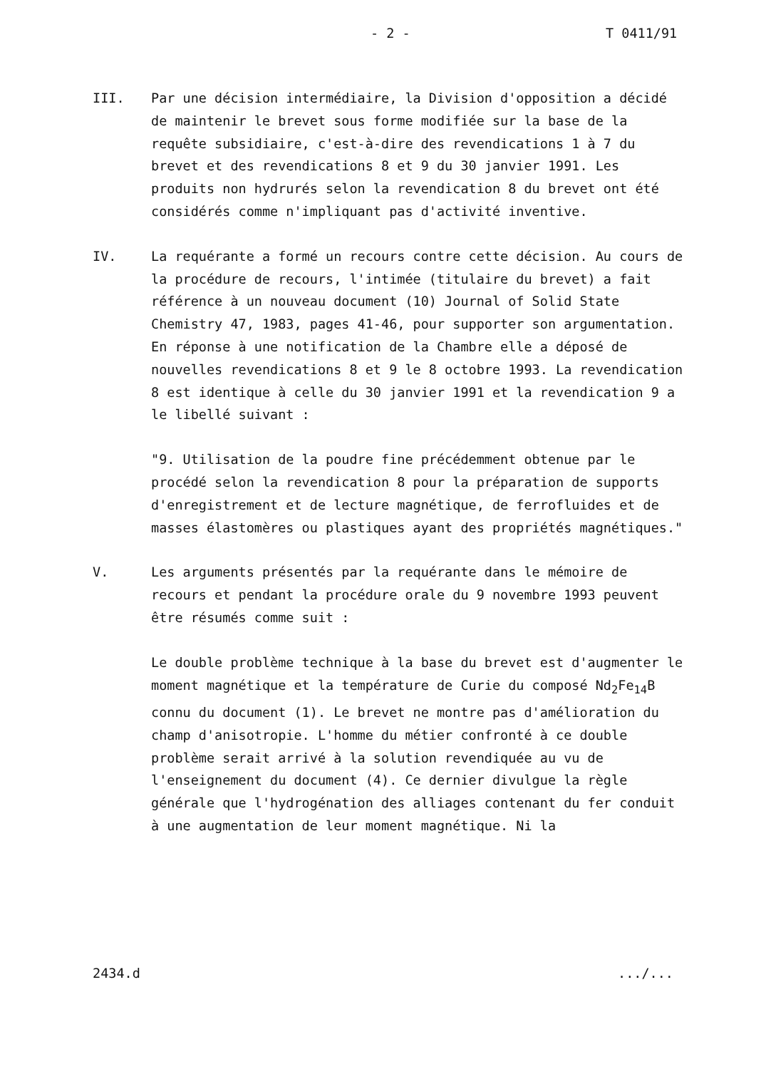- 2 - T 0411/91
III. Par une décision intermédiaire, la Division d'opposition a décidé de maintenir le brevet sous forme modifiée sur la base de la requête subsidiaire, c'est-à-dire des revendications 1 à 7 du brevet et des revendications 8 et 9 du 30 janvier 1991. Les produits non hydrurés selon la revendication 8 du brevet ont été considérés comme n'impliquant pas d'activité inventive.
IV. La requérante a formé un recours contre cette décision. Au cours de la procédure de recours, l'intimée (titulaire du brevet) a fait référence à un nouveau document (10) Journal of Solid State Chemistry 47, 1983, pages 41-46, pour supporter son argumentation. En réponse à une notification de la Chambre elle a déposé de nouvelles revendications 8 et 9 le 8 octobre 1993. La revendication 8 est identique à celle du 30 janvier 1991 et la revendication 9 a le libellé suivant :
"9. Utilisation de la poudre fine précédemment obtenue par le procédé selon la revendication 8 pour la préparation de supports d'enregistrement et de lecture magnétique, de ferrofluides et de masses élastomères ou plastiques ayant des propriétés magnétiques."
V. Les arguments présentés par la requérante dans le mémoire de recours et pendant la procédure orale du 9 novembre 1993 peuvent être résumés comme suit :
Le double problème technique à la base du brevet est d'augmenter le moment magnétique et la température de Curie du composé Nd<sub>2</sub>Fe<sub>14</sub>B connu du document (1). Le brevet ne montre pas d'amélioration du champ d'anisotropie. L'homme du métier confronté à ce double problème serait arrivé à la solution revendiquée au vu de l'enseignement du document (4). Ce dernier divulgue la règle générale que l'hydrogénation des alliages contenant du fer conduit à une augmentation de leur moment magnétique. Ni la
2434.d.../...